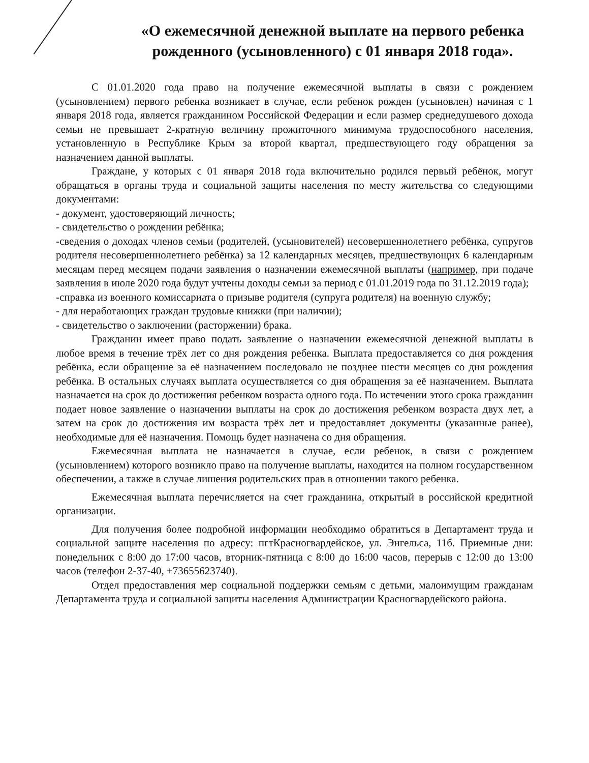«О ежемесячной денежной выплате на первого ребенка рожденного (усыновленного) с 01 января 2018 года».
С 01.01.2020 года право на получение ежемесячной выплаты в связи с рождением (усыновлением) первого ребенка возникает в случае, если ребенок рожден (усыновлен) начиная с 1 января 2018 года, является гражданином Российской Федерации и если размер среднедушевого дохода семьи не превышает 2-кратную величину прожиточного минимума трудоспособного населения, установленную в Республике Крым за второй квартал, предшествующего году обращения за назначением данной выплаты.
Граждане, у которых с 01 января 2018 года включительно родился первый ребёнок, могут обращаться в органы труда и социальной защиты населения по месту жительства со следующими документами:
- документ, удостоверяющий личность;
- свидетельство о рождении ребёнка;
-сведения о доходах членов семьи (родителей, (усыновителей) несовершеннолетнего ребёнка, супругов родителя несовершеннолетнего ребёнка) за 12 календарных месяцев, предшествующих 6 календарным месяцам перед месяцем подачи заявления о назначении ежемесячной выплаты (например, при подаче заявления в июле 2020 года будут учтены доходы семьи за период с 01.01.2019 года по 31.12.2019 года);
-справка из военного комиссариата о призыве родителя (супруга родителя) на военную службу;
- для неработающих граждан трудовые книжки (при наличии);
- свидетельство о заключении (расторжении) брака.
Гражданин имеет право подать заявление о назначении ежемесячной денежной выплаты в любое время в течение трёх лет со дня рождения ребенка. Выплата предоставляется со дня рождения ребёнка, если обращение за её назначением последовало не позднее шести месяцев со дня рождения ребёнка. В остальных случаях выплата осуществляется со дня обращения за её назначением. Выплата назначается на срок до достижения ребенком возраста одного года. По истечении этого срока гражданин подает новое заявление о назначении выплаты на срок до достижения ребенком возраста двух лет, а затем на срок до достижения им возраста трёх лет и предоставляет документы (указанные ранее), необходимые для её назначения. Помощь будет назначена со дня обращения.
Ежемесячная выплата не назначается в случае, если ребенок, в связи с рождением (усыновлением) которого возникло право на получение выплаты, находится на полном государственном обеспечении, а также в случае лишения родительских прав в отношении такого ребенка.
Ежемесячная выплата перечисляется на счет гражданина, открытый в российской кредитной организации.
Для получения более подробной информации необходимо обратиться в Департамент труда и социальной защите населения по адресу: пгтКрасногвардейское, ул. Энгельса, 11б. Приемные дни: понедельник с 8:00 до 17:00 часов, вторник-пятница с 8:00 до 16:00 часов, перерыв с 12:00 до 13:00 часов (телефон 2-37-40, +73655623740).
Отдел предоставления мер социальной поддержки семьям с детьми, малоимущим гражданам Департамента труда и социальной защиты населения Администрации Красногвардейского района.